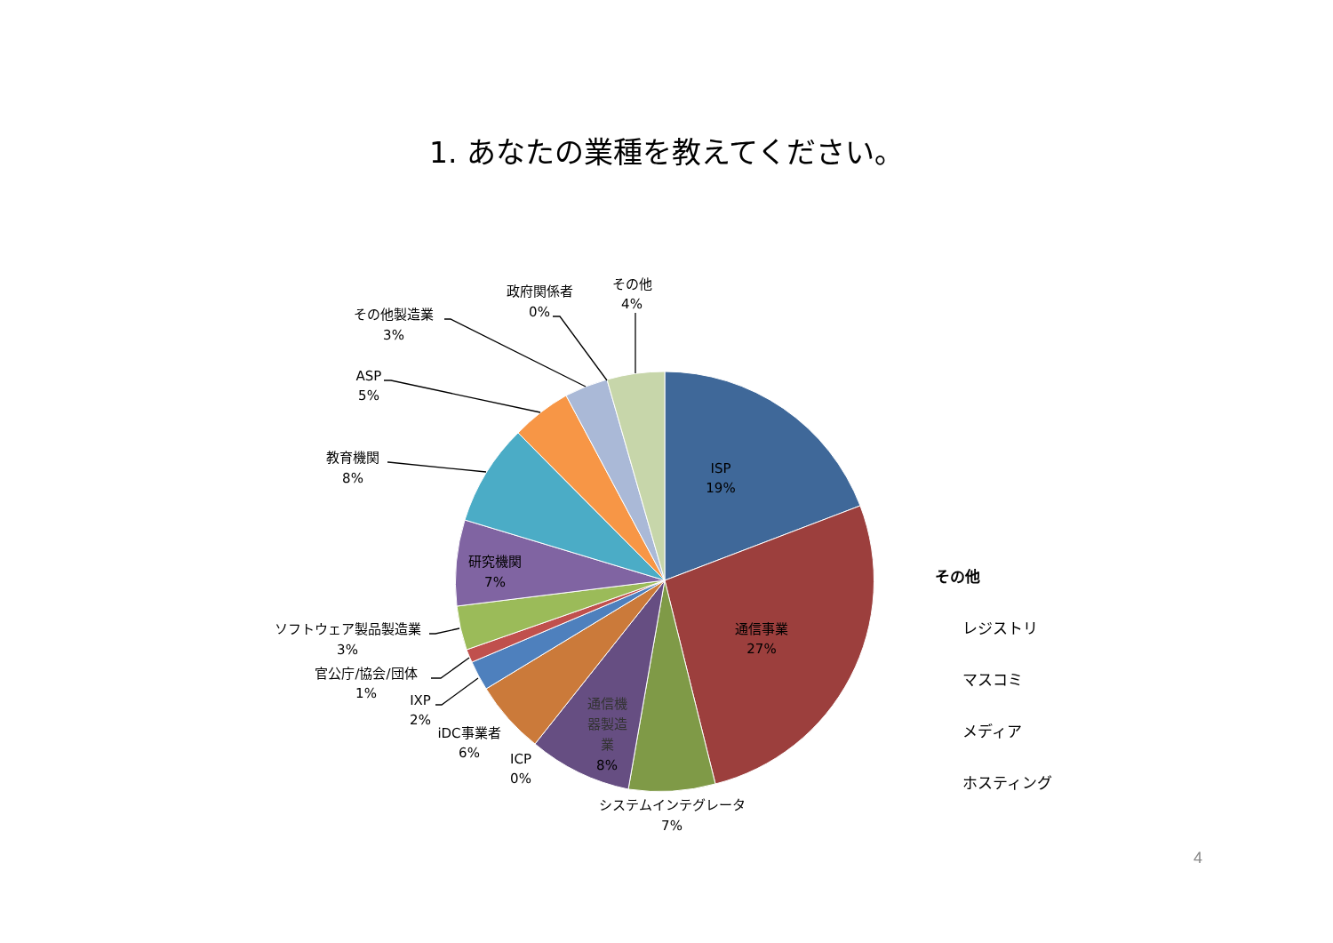1. あなたの業種を教えてください。
その他
4%
政府関係者
0%
その他製造業
3%
ASP
5%
教育機関
8%
ISP
19%
研究機関
7%
通信事業
27%
ソフトウェア製品製造業
3%
官公庁/協会/団体
1%
IXP
2%
iDC事業者
6%
通信機
器製造
業
8%
ICP
0%
システムインテグレータ
7%
その他
レジストリ
マスコミ
メディア
ホスティング
4